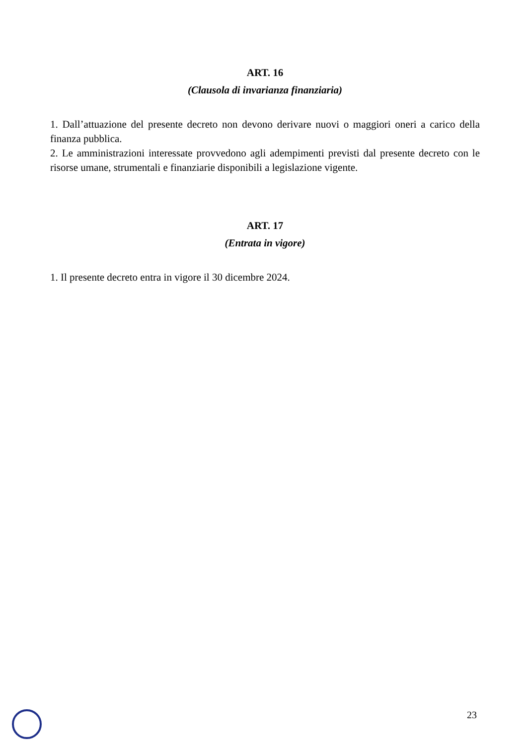ART. 16
(Clausola di invarianza finanziaria)
1. Dall’attuazione del presente decreto non devono derivare nuovi o maggiori oneri a carico della finanza pubblica.
2. Le amministrazioni interessate provvedono agli adempimenti previsti dal presente decreto con le risorse umane, strumentali e finanziarie disponibili a legislazione vigente.
ART. 17
(Entrata in vigore)
1. Il presente decreto entra in vigore il 30 dicembre 2024.
23